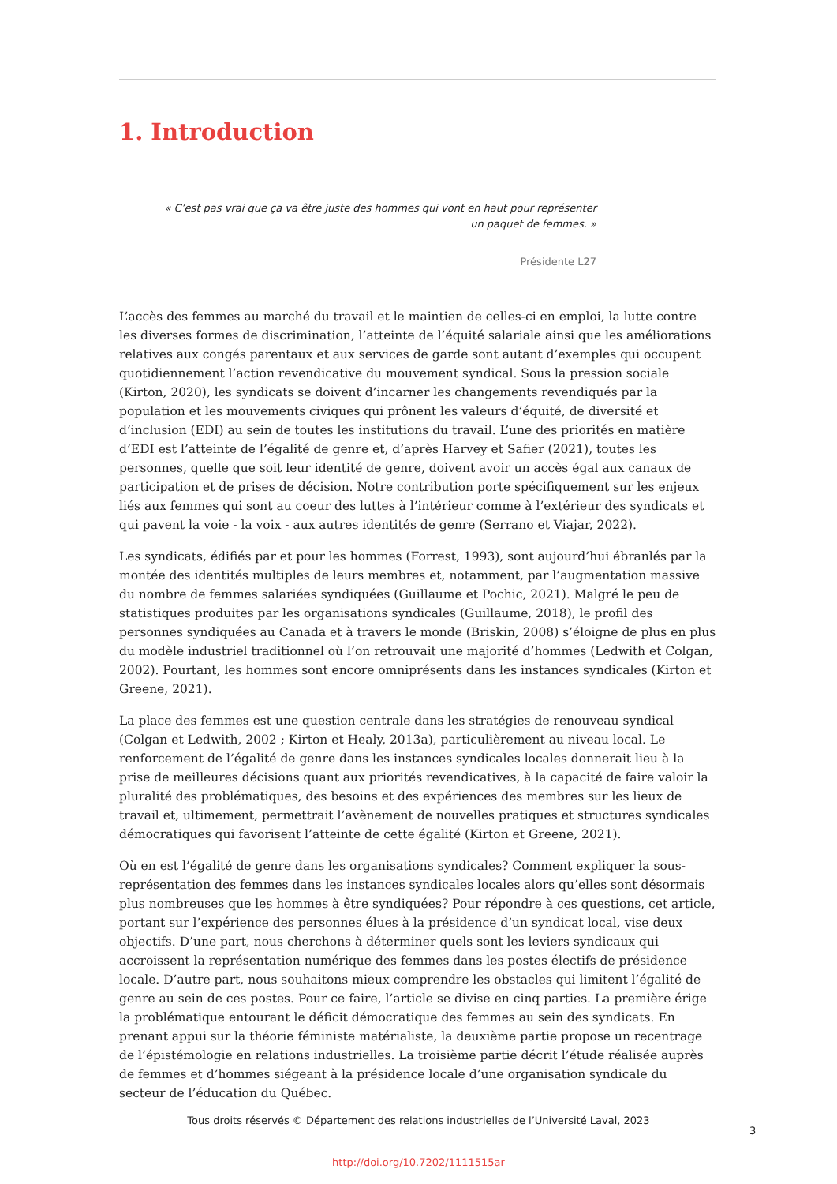1. Introduction
« C’est pas vrai que ça va être juste des hommes qui vont en haut pour représenter un paquet de femmes. »
Présidente L27
L’accès des femmes au marché du travail et le maintien de celles-ci en emploi, la lutte contre les diverses formes de discrimination, l’atteinte de l’équité salariale ainsi que les améliorations relatives aux congés parentaux et aux services de garde sont autant d’exemples qui occupent quotidiennement l’action revendicative du mouvement syndical. Sous la pression sociale (Kirton, 2020), les syndicats se doivent d’incarner les changements revendiqués par la population et les mouvements civiques qui prônent les valeurs d’équité, de diversité et d’inclusion (EDI) au sein de toutes les institutions du travail. L’une des priorités en matière d’EDI est l’atteinte de l’égalité de genre et, d’après Harvey et Safier (2021), toutes les personnes, quelle que soit leur identité de genre, doivent avoir un accès égal aux canaux de participation et de prises de décision. Notre contribution porte spécifiquement sur les enjeux liés aux femmes qui sont au coeur des luttes à l’intérieur comme à l’extérieur des syndicats et qui pavent la voie - la voix - aux autres identités de genre (Serrano et Viajar, 2022).
Les syndicats, édifiés par et pour les hommes (Forrest, 1993), sont aujourd’hui ébranlés par la montée des identités multiples de leurs membres et, notamment, par l’augmentation massive du nombre de femmes salariées syndiquées (Guillaume et Pochic, 2021). Malgré le peu de statistiques produites par les organisations syndicales (Guillaume, 2018), le profil des personnes syndiquées au Canada et à travers le monde (Briskin, 2008) s’éloigne de plus en plus du modèle industriel traditionnel où l’on retrouvait une majorité d’hommes (Ledwith et Colgan, 2002). Pourtant, les hommes sont encore omniprésents dans les instances syndicales (Kirton et Greene, 2021).
La place des femmes est une question centrale dans les stratégies de renouveau syndical (Colgan et Ledwith, 2002 ; Kirton et Healy, 2013a), particulièrement au niveau local. Le renforcement de l’égalité de genre dans les instances syndicales locales donnerait lieu à la prise de meilleures décisions quant aux priorités revendicatives, à la capacité de faire valoir la pluralité des problématiques, des besoins et des expériences des membres sur les lieux de travail et, ultimement, permettrait l’avènement de nouvelles pratiques et structures syndicales démocratiques qui favorisent l’atteinte de cette égalité (Kirton et Greene, 2021).
Où en est l’égalité de genre dans les organisations syndicales? Comment expliquer la sous-représentation des femmes dans les instances syndicales locales alors qu’elles sont désormais plus nombreuses que les hommes à être syndiquées? Pour répondre à ces questions, cet article, portant sur l’expérience des personnes élues à la présidence d’un syndicat local, vise deux objectifs. D’une part, nous cherchons à déterminer quels sont les leviers syndicaux qui accroissent la représentation numérique des femmes dans les postes électifs de présidence locale. D’autre part, nous souhaitons mieux comprendre les obstacles qui limitent l’égalité de genre au sein de ces postes. Pour ce faire, l’article se divise en cinq parties. La première érige la problématique entourant le déficit démocratique des femmes au sein des syndicats. En prenant appui sur la théorie féministe matérialiste, la deuxième partie propose un recentrage de l’épistémologie en relations industrielles. La troisième partie décrit l’étude réalisée auprès de femmes et d’hommes siégeant à la présidence locale d’une organisation syndicale du secteur de l’éducation du Québec.
Tous droits réservés © Département des relations industrielles de l’Université Laval, 2023
3
http://doi.org/10.7202/1111515ar